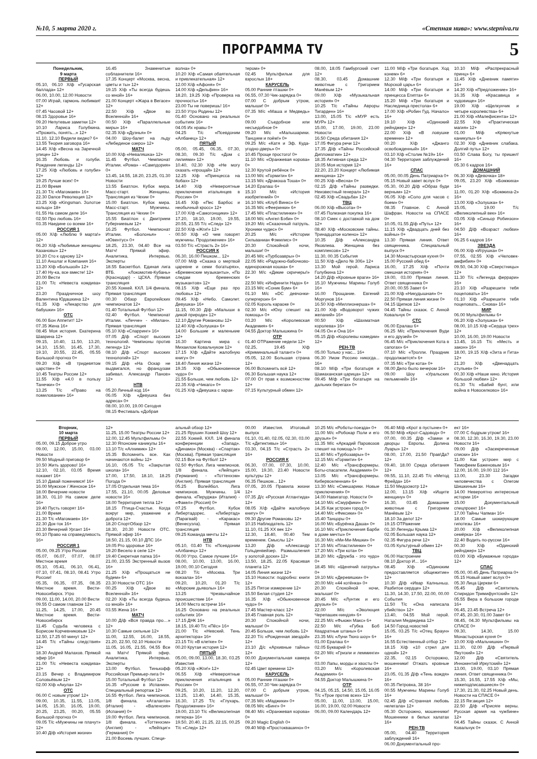№10, 5 марта 2020 г. «Степная нива»: www.stepniva.ru
ПРОГРАММА TV
5
Понедельник,
9 марта
ПЕРВЫЙ
05.10, 06.10 Х/ф «Гусарская баллада» 12+
06.00, 10.00, 12.00 Новости
07.00 Играй, гармонь любимая! 12+
07.45 Часовой 12+
08.15 Здоровье 16+
09.20 Непутевые заметки 12+
10.10 Лариса Голубкина. «Прожить, понять...» 12+
11.10, 12.10 Видели видео? 6+
13.55 Теория заговора 16+
14.45 Х/ф «Весна на Заречной улице» 12+
16.35 Любовь и голуби. Рождение легенды 12+
17.25 Х/ф «Любовь и голуби» 12+
19.25 Лучше всех! 0+
21.00 Время
21.30 Т/с «Магомаев» 16+
22.30 Dance Революция 12+
23.25 Х/ф «Kingsman. Золотое кольцо» 18+
01.55 На самом деле 16+
02.50 Про любовь 16+
03.35 Наедине со всеми 16+
РОССИЯ 1
05.00 Х/ф «Люблю 9 марта!» 12+
06.20 Х/ф «Любимые женщины Казановы» 12+
10.20 Сто к одному 12+
11.10 Аншлаг и Компания 16+
13.20 Х/ф «Большой» 12+
17.40 Ну-ка, все вместе! 12+
20.00 Вести
21.00 Т/с «Невеста комдива» 12+
23.20 Праздничное шоу Валентина Юдашкина 12+
01.35 Х/ф «Лекарство для бабушки» 16+
ОТС
06.00 Бон Аппетит! 12+
07.35 Жена 16+
08.45 Моя история. Екатерина Шаврина 12+
09.15, 10.40, 11.50, 13.20, 14.10, 15.50, 16.45, 17.30, 19.10, 20.55, 22.45, 05.55 Большой прогноз 0+
09.20 Х/ф «В тридевятом царстве» 0+
10.45 Театры России 12+
11.55 Х/ф «4.0 в пользу Танечки» 0+
13.25 Т/с «Право на помилование» 16+
16.45 Знаменитые соблазнители 16+
17.35 Концерт «Москва, весна, цветы и ты» 12+
19.15 Х/ф «Ты всегда будешь со мной» 16+
21.00 Концерт «Жара в Вегасе» 12+
22.50 Х/ф «Двое во Вселенной» 16+
00.50 Х/ф «Параллельные миры» 16+
02.35 Х/ф «Дуэнья» 0+
04.00 Шоу-балет на льду «Лебединое озеро» 12+
МАТЧ
10.00 Х/ф «Неваляшка» 12+
11.45 Футбол. Чемпионат Италии. «Рома» - «Сампдория» 0+
13.45, 14.55, 18.20, 23.25, 01.30 Новости
13.55 Биатлон. Кубок мира. Масс-старт. Женщины. Трансляция из Чехии 0+
15.00 Биатлон. Кубок мира. Масс-старт. Мужчины. Трансляция из Чехии 0+
15.55 Биатлон с Дмитрием Губерниевым 12+
16.25 Футбол. Чемпионат Италии. «Болонья» - «Ювентус» 0+
18.25, 23.30, 04.40 Все на Матч! Прямой эфир. Аналитика. Интервью. Эксперты
18.55 Баскетбол. Единая лига ВТБ. «Локомотив-Кубань» (Краснодар) - ЦСКА. Прямая трансляция
20.55 Хоккей. КХЛ. 1/4 финала. Прямая трансляция
00.30 Обзор Европейских чемпионатов 12+
01.40 Тотальный Футбол 12+
02.40 Футбол. Чемпионат Италии. «Лечче» - «Милан». Прямая трансляция
05.10 Х/ф «Спарринг» 16+
07.05 Д/ф «Спорт высоких технологий. Чемпионы против легенд» 12+
08.10 Д/ф «Спорт высоких технологий» 12+
09.15 Д/ф «На Оскар не выдвигался, но французам забивал. Александр Панов» 12+
НТВ
05.20 Личный код 16+
06.05 Х/ф «Девушка без адреса» 0+
08.00, 10.00, 19.00 Сегодня
08.15 Фестиваль «Добрая
волна» 0+
10.20 Х/ф «Самая обаятельная и привлекательная» 12+
12.00 Х/ф «Афоня» 0+
14.00 Х/ф «Дельфин» 16+
18.20, 19.25 Х/ф «Проверка на прочность» 16+
23.00 Ты не поверишь! 16+
23.50 Утро Родины 12+
01.40 Основано на реальных событиях 16+
04.05 Их нравы 0+
04.25 Т/с «Псевдоним «Албанец» 12+
ПЯТЫЙ
05.00, 05.45, 06.35, 07.30, 08.30, 09.30 Т/с «Дом с лилиями» 12+
10.40, 02.30 Х/ф «Не могу сказать «прощай» 12+
12.25 Х/ф «Принцесса на бобах» 12+
14.40 Х/ф «Невероятные приключения итальянцев в России» 0+
16.45 Х/ф «Пес Барбос и необычный кросс» 12+
17.00 Х/ф «Самогонщики» 12+
17.20, 18.10, 19.00, 19.55, 20.55, 21.55 Т/с «След» 12+
22.50 Х/ф «Жги!» 12+
00.50 Х/ф «О чем говорят мужчины. Продолжение» 16+
03.50 Т/с «Страсть 2» 16+
РОССИЯ К
06.30, 16.00 Пешком... 12+
07.00 М/ф «Сказка о мертвой царевне и семи богатырях», «Бременские музыканты», «По следам бременских музыкантов» 12+
08.15 Х/ф «Еще раз про любовь» 12+
09.45 Х/ф «Небо. Самолет. Девушка» 16+
11.15, 00.30 Д/ф «Малыши в дикой природе» 12+
12.10 Другие Романовы 12+
12.40 Х/ф «Золушка» 6+
14.00 Большие и маленькие 12+
16.30 Картина мира с Михаилом Ковальчуком 12+
17.15 Х/ф «Дайте жалобную книгу» 0+
18.40 Линия жизни 12+
19.35 Х/ф «Обыкновенное чудо» 0+
21.55 Больше, чем любовь 12+
22.35 Х/ф «Чикаго» 0+
01.25 Х/ф «Девушка с харак-
тером» 0+
02.45 Мультфильм для взрослых 18+
КАРУСЕЛЬ
05.00 Ранние пташки 0+
06.55, 07.30 Чик-зарядка 0+
07.00 С добрым утром, малыши! 0+
07.35 М/с «Маша и Медведь» 0+
09.00 Съедобное или несъедобное 0+
09.20 М/с «Малышарики. Танцуем и поём!» 0+
09.25 М/с «Катя и Эф. Куда-угодно-дверь» 0+
10.45 Проще простого! 0+
11.10 М/с «Оранжевая корова» 0+
12.30 Крутой ребёнок 0+
13.00 М/с «Гормити» 6+
13.15 М/с «Дракоша Тоша» 0+
14.20 Ералаш 6+
15.10 М/с «История изобретений» 0+
16.10 М/с «Клуб Винкс» 6+
16.35 М/с «Фееринки» 6+
17.45 М/с «Пластилинки» 0+
18.00 М/с «Ангел Бэби» 0+
19.20 М/с «Сказочный патруль. Хроники чудес» 0+
20.25 М/с «Истории Сильваниан Фэмилис» 0+
20.30 Спокойной ночи, малыши! 0+
20.45 М/с «Турбозавры» 0+
22.05 М/с «Радужно-бабочково-единорожная кошка» 6+
22.30 М/с «Дикие скричеры!» 6+
22.50 М/с «Инфинити Надо» 6+
23.15 М/с «Соник Бум» 6+
01.10 М/с «DC девчонки-супергерои» 6+
02.05 Король караоке 0+
02.30 М/с «Юху спешит на помощь» 0+
03.20 М/с «Королевская Академия» 6+
04.55 Доктор Малышкина 0+
ОТР
01.40 ОТРажение недели 12+
02.25, 19.45 Х/ф «Криминальный талант» 0+
05.05, 12.00 Большая страна 12+
06.00 Вспомнить всё 12+
06.30 Большая наука 12+
07.00 От прав к возможностям 12+
07.15 Культурный обмен 12+
08.00, 18.05 Гамбургский счет 12+
08.30, 03.45 Домашние животные с Григорием Манёвым 12+
09.00 Х/ф «Музыкальная история» 0+
10.25 Т/с «Тайны Авроры Тигарден» 16+
13.00, 15.05 Т/с «МУР есть МУР» 12+
15.00, 17.00, 19.00, 23.00 Новости
16.50 Среда обитания 12+
17.05 Фигура речи 12+
17.35 Д/ф «Тайны Российской Дипломатии» 12+
18.35 Активная среда 12+
19.05 Моя история 12+
22.20, 23.20 Концерт «Любимая женщина» 12+
00.25 Х/ф «Весна» 0+
02.15 Д/ф «Тайны разведки. Неизвестный генерал» 12+
02.45 Х/ф «Свадьба» 12+
ТВЦ
06.00 Х/ф «Высота» 0+
07.45 Полезная покупка 16+
08.10 Смех с доставкой на дом 12+
08.40 Х/ф «Московские тайны. Тринадцатое колено» 12+
10.35 Д/ф «Александра Яковлева. Женщина без комплексов» 12+
11.30, 00.35 События
11.50 Х/ф «Дело № 306» 12+
13.30 Мой герой. Лариса Голубкина 12+
14.20 Д/ф «Кровные враги» 16+
15.10 Мужчины Марины Голуб 16+
16.00 Прощание. Евгений Моргунов 16+
16.50 Х/ф «Миллионерша» 0+
21.00 Х/ф «Водоворот чужих желаний» 16+
00.50 Х/ф «Шахматная королева» 16+
04.05 Он и Она 16+
05.15 Д/ф «Королевы комедии» 12+
РЕН-ТВ
05.00 Только у нас... 16+
06.30 Умом Россию никогда... 16+
08.10 М/ф «Три богатыря и Шамаханская царица» 12+
09.45 М/ф «Три богатыря на дальних берегах» 0+
11.00 М/ф «Три богатыря. Ход конем» 6+
12.30 М/ф «Три богатыря и Морской царь» 6+
14.00 М/ф «Три богатыря и принцесса Египта» 6+
15.20 М/ф «Три богатыря и Наследница престола» 6+
17.00 Х/ф «Робин Гуд. Начало» 16+
19.10 Х/ф «Одинокий рейнджер» 12+
22.00 Х/ф «В ловушке времени» 12+
00.20 Х/ф «Джанго освобожденный» 16+
03.10 Х/ф «Столик №19» 16+
04.30 Территория заблуждений 16+
СПАС
05.00, 00.05 День Патриарха 0+
05.15 Новый завет вслух 0+
05.30, 00.20 Д/ф «Образ буди верным» 12+
06.05 Х/ф «Соло для часов с боем» 0+
08.35 Главное. С Анной Шафран. Новости на СПАСЕ 0+
10.05, 01.55 Д/ф «Путь» 12+
11.15 Х/ф «Двадцать дней без войны» 0+
13.30 Прямая линия. Ответ священника. Специальный выпуск 0+
14.30 Монастырская кухня 0+
15.00 Русский обед 6+
16.00, 17.25 Х/ф «Почти смешная история» 0+
19.00, 03.00 Прямая линия. Ответ священника 0+
20.00, 00.55 Завет 6+
21.00 Х/ф «Никудышная» 0+
22.50 Прямая линия жизни 0+
04.15 Щипков 12+
04.45 Тайны сказок. С Анной Ковальчук 0+
СТС
06.00 Ералаш 6+
06.25 М/с «Приключения Вуди и его друзей» 0+
06.45 М/с «Приключения Кота в сапогах» 6+
07.10 М/с «Тролли. Праздник продолжается!» 6+
07.35 М/с «Три кота» 0+
08.00 Дело было вечером 16+
09.00 Шоу «Уральских пельменей» 16+
10.10 М/ф «Распрекрасный принц» 6+
11.45 Х/ф «Дневник памяти» 16+
14.20 Х/ф «Предложение» 16+
16.35 Х/ф «Красавица и чудовище» 16+
19.00 Х/ф «Щелкунчик и четыре королевства» 6+
21.00 Х/ф «Малефисента» 12+
22.55 Х/ф «Практическая магия» 12+
01.00 М/ф «Крякнутые каникулы» 6+
02.30 Х/ф «Дневник слабака. Долгий путь» 12+
03.50 Слава Богу, ты пришел! 16+
05.30 6 кадров 16+
ДОМАШНИЙ
06.30 Х/ф «Девочка» 18+
09.05, 23.20 Х/ф «Бомжиха» 16+
11.00, 01.20 Х/ф «Бомжиха-2» 16+
13.00 Х/ф «Золушка» 6+
15.05, 19.00 Т/с «Великолепный век» 16+
03.05 Х/ф «Синьор Робинзон» 16+
04.50 Д/ф «Возраст любви» 16+
06.25 6 кадров 16+
ЗВЕЗДА
06.00 Х/ф «Игрушка» 0+
07.55, 02.55 Х/ф «Человек-амфибия» 0+
09.50, 04.30 Х/ф «Сверстницы» 12+
11.30 Т/с «Легенда феррари» 16+
23.10 Х/ф «Разрешите тебя поцеловать» 16+
01.10 Х/ф «Разрешите тебя поцеловать... Снова» 16+
МИР
06.00 Мультфильмы 6+
06.20 Х/ф «Золушка» 6+
08.00, 10.15 Х/ф «Сердца трех» 12+
10.00, 16.00, 19.00 Новости
13.45, 16.15 Т/с «Месть и закон» 16+
18.00, 19.15 Х/ф «Зита и Гита» 12+
21.20 Х/ф «Двенадцать стульев» 0+
00.30 Х/ф «Наше кино. История большой любви» 12+
01.30 Т/с «Бабий бунт, или война в Новоселково» 16+
Вторник,
10 марта
ПЕРВЫЙ
05.00, 09.15 Доброе утро
09.00, 12.00, 15.00, 03.00 Новости
09.50 Модный приговор 6+
10.50 Жить здорово! 16+
12.10, 02.10, 03.05 Время покажет 16+
15.10 Давай поженимся! 16+
16.00 Мужское / Женское 16+
18.00 Вечерние новости
18.30, 01.10 На самом деле 16+
19.40 Пусть говорят 16+
21.00 Время
21.30 Т/с «Магомаев» 16+
22.30 Док-ток 16+
23.30 Вечерний Ургант 16+
00.10 Право на справедливость 16+
РОССИЯ 1
05.00, 09.25 Утро России
05.07, 06.07, 07.07, 08.07 Местное время
05.10, 05.41, 06.10, 06.41, 07.10, 07.41, 08.10, 08.41 Утро России!
05.35, 06.35, 07.35, 08.35 Местное время. Вести-Новосибирск. Утро
09.00, 11.00, 14.00, 20.00 Вести
09.55 О самом главном 12+
11.25, 14.25, 17.00, 20.45 Местное время. Вести-Новосибирск
11.45 Судьба человека с Борисом Корчевниковым 12+
12.50, 17.25 60 минут 12+
14.45 Т/с «Тайны следствия» 12+
18.30 Андрей Малахов. Прямой эфир 16+
21.00 Т/с «Невеста комдива» 12+
23.15 Вечер с Владимиром Соловьёвым 12+
02.00 Х/ф «Акула» 12+
ОТС
06.00 С новым утром! 12+
09.00, 10.35, 11.55, 13.05, 14.05, 15.30, 16.05, 19.00, 20.25, 23.25, 00.20, 05.55 Большой прогноз 0+
09.05 Т/с «Мужчины не плачут» 12+
10.40 Д/ф «История жизни»
12+
11.25, 15.00 Театры России 12+
12.00, 12.45 Мультфильмы 0+
12.30 Японские каникулы 16+
13.10 Т/с «Алхимик» 12+
15.35 Вспомнить все. Как начинаются войны 12+
16.10, 05.05 Т/с «Закрытая школа» 16+
17.00, 17.50, 18.10, 18.25 Погода 0+
17.05 Отдельная тема 16+
17.55, 21.10, 00.05 Деловые новости 16+
18.00 Территория тепла 12+
18.15 Птица-Счастье. Когда вокруг мир, уважение и доброта 12+
18.20 СпортОбзор 12+
18.30, 20.30 Новости ОТС. Прямой эфир 16+
18.50, 21.15, 00.10 ДПС 16+
19.05 Pro здоровье 16+
19.20 Весело в селе 12+
19.40 Секретная папка 16+
21.00, 23.55 Экстренный вызов 16+
21.25 Х/ф «Прощаться не будем» 6+
23.30 Новости ОТС 16+
00.25 Х/ф «Двое во Вселенной» 16+
02.20 Х/ф «Ты всегда будешь со мной» 16+
03.55 Жена 16+
МАТЧ
10.00 Д/ф «Вся правда про…» 12+
10.30 Самые сильные 12+
11.00, 12.55, 16.00, 18.55, 21.20, 22.50, 02.10 Новости
11.05, 16.05, 21.55, 04.55 Все на Матч! Прямой эфир. Аналитика. Интервью. Эксперты
13.00 Футбол. Тинькофф Российская Премьер-лига 0+
15.00 Тотальный Футбол 12+
16.35 «Русские в Испании». Специальный репортаж 12+
16.55 Футбол. Лига чемпионов. 1/8 финала. «Аталанта» (Италия) - «Валенсия» (Испания) 0+
19.00 Футбол. Лига чемпионов. 1/8 финала. «Тоттенхэм» (Англия) - «Лейпциг» (Германия) 0+
21.00 Восемь лучших. Специ-
альный обзор 12+
21.25 Ярушин Хоккей Шоу 12+
22.55 Хоккей. КХЛ. 1/4 финала конференции «Запад». «Динамо» (Москва) - «Спартак» (Москва). Прямая трансляция
02.15 Все на Футбол! 12+
02.50 Футбол. Лига чемпионов. 1/8 финала. «Лейпциг» (Германия) - «Тоттенхэм» (Англия). Прямая трансляция
05.25 Волейбол. Лига чемпионов. Мужчины. 1/4 финала. «Перуджа» (Италия) - «Факел» (Россия) 0+
07.25 Футбол. Кубок Либертадорес. «Либертад» (Парагвай) - «Каракас» (Венесуэла). Прямая трансляция
09.25 Команда мечты 12+
НТВ
05.10, 03.40 Т/с «Псевдоним «Албанец» 12+
06.00 Утро. Самое лучшее 16+
08.00, 10.00, 13.00, 16.00, 19.00, 00.10 Сегодня
08.20 Т/с «Москва. Три вокзала» 16+
09.20, 10.20, 01.20 Т/с «Морские дьяволы» 16+
13.25 Чрезвычайное происшествие 16+
14.00 Место встречи 16+
16.25 Основано на реальных событиях 16+
17.15 ДНК 16+
18.15, 19.40 Т/с «Пёс» 16+
21.00 Т/с «Невский. Тень архитектора» 16+
23.15 Т/с «В клетке» 0+
00.20 Крутая история 12+
ПЯТЫЙ
05.00, 09.00, 13.00, 18.30, 03.25 Известия
05.20 Х/ф «Жги!» 12+
06.55 Х/ф «Невероятные приключения итальянцев в России» 0+
09.25, 10.20, 11.20, 12.20, 13.25, 13.40, 14.40, 15.35, 16.30, 17.25 Т/с «Глухарь. Продолжение» 16+
19.00, 23.10 Т/с «Великолепная пятерка» 16+
19.50, 20.40, 21.25, 22.15, 00.25 Т/с «След» 12+
00.00 Известия. Итоговый выпуск
01.10, 01.40, 02.05, 02.30, 03.00 Т/с «Детективы» 16+
03.30, 04.15 Т/с «Страсть 2» 16+
РОССИЯ К
06.30, 07.00, 07.30, 10.00, 15.00, 19.30, 23.40 Новости культуры 12+
06.35 Пешком... 12+
07.05, 20.05 Правила жизни 12+
07.35 Д/с «Русская Атлантида» 12+
08.05 Х/ф «Дайте жалобную книгу» 0+
09.30 Другие Романовы 12+
10.15 Наблюдатель 12+
11.10, 01.25 ХХ век 12+
12.30, 18.40, 00.40 Тем временем. Смыслы 12+
13.20 Д/ф «Александр Гольденвейзер. Размышления у золотой доски» 12+
13.50, 18.25, 22.05 Красивая планета 12+
14.05 Линия жизни 12+
15.10 Новости: подробно: книги 12+
15.25 Пятое измерение 12+
15.50 Белая студия 12+
16.35 Х/ф «Обыкновенное чудо» 0+
17.45 Мастер-класс 12+
19.45 Главная роль 12+
20.30 Спокойной ночи, малыши! 0+
20.45 Больше, чем любовь 12+
22.20 Т/с «Рожденная звездой» 12+
23.10 Д/с «Архивные тайны» 12+
00.00 Документальная камера 12+
02.45 Цвет времени 12+
КАРУСЕЛЬ
05.00 Ранние пташки 0+
06.55, 07.30 Чик-зарядка 0+
07.00 С добрым утром, малыши! 0+
07.35 М/с «Маджики» 0+
08.05 М/с «Бинг» 0+
08.40 М/с «Оранжевая корова» 0+
09.20 Magic English 0+
09.40 М/ф «Простоквашино» 0+
10.25 М/с «Роботы-поезда» 0+
11.00 М/с «Робокар Поли и его друзья» 0+
11.35 М/с «Аркадий Паровозов спешит на помощь!» 0+
11.40 М/с «Турбозавры» 0+
12.15 М/с «Гормити» 6+
12.40 М/с «Трансформеры. Боты-спасатели. Академия» 0+
13.05 М/с «Трансформеры. Кибервселенная» 6+
13.30 М/с «Смешарики. Новые приключения» 0+
14.00 Навигатор. Новости 0+
14.10 М/с «Смурфики» 0+
14.35 Как устроен город 0+
14.40 М/с «Фиксики» 0+
15.40 Танцоры 0+
16.00 М/с «Бурёнка Даша» 0+
16.10 М/с «Приключения Барби в доме мечты» 0+
16.30 М/с «Ми-Ми-Мишки» 0+
17.15 М/с «Пластилинки» 0+
17.20 М/с «Три кота» 0+
18.20 М/с «Дружба - это чудо» 0+
18.45 М/с «Щенячий патруль» 0+
19.10 М/с «Деревяшки» 0+
20.00 М/с «44 котёнка» 0+
20.30 Спокойной ночи, малыши! 0+
20.45 М/с «Лунтик и его друзья» 0+
22.00 М/с «Эволюция Черепашек-ниндзя» 6+
22.25 М/с «Фьюжн Макс» 6+
22.50 М/с «Губка Боб Квадратные штаны» 6+
23.35 М/с «Луни Тюнз шоу» 6+
01.00 Ералаш 6+
02.05 Букварий 0+
02.20 М/с «Гризли и лемминги» 6+
03.00 Лапы, морды и хвосты 0+
03.20 М/с «Королевская Академия» 6+
04.55 Доктор Малышкина 0+
ОТР
04.15, 05.15, 14.50, 15.05, 16.05 Т/с «Трое против всех» 12+
05.00, 11.00, 13.00, 15.00, 16.00, 19.00, 02.00 Новости
06.00, 09.00 Календарь 12+
06.40 М/ф «Крот в пустыне» 0+
06.50 М/ф «Крот-Садовод» 0+
07.00, 00.35 Д/ф «Замки и дворцы Европы. Долина Луары» 12+
08.00, 17.00, 21.50 Прав!Да? 12+
09.40, 18.00 Среда обитания 12+
09.55, 11.10, 22.45 Т/с «Метод Фрейда» 16+
11.50 Медосмотр 12+
12.00, 13.15 Х/ф «Ищите женщину» 0+
16.30, 03.45 Домашние животные с Григорием Манёвым 12+
18.10 За дело! 12+
19.15 ОТРажение
01.30 Легенды Крыма 12+
02.05 Большая наука 12+
02.35 Фигура речи 12+
03.05 Культурный обмен 12+
ТВЦ
06.00 Настроение
08.10 Доктор И... 16+
08.45 Х/ф «Одиноким предоставляется общежитие» 12+
10.30 Д/ф «Ивар Калныньш. Разбитое сердце» 12+
11.30, 14.30, 17.50, 22.00, 00.00 События
11.50 Т/с «Она написала убийство» 12+
13.40, 04.55 Мой герой. Наталия Медведева 12+
14.50 Город новостей
15.05, 03.25 Т/с «Отец Браун» 16+
16.55 Естественный отбор 12+
18.15 Х/ф «10 стрел для одной» 12+
22.35, 02.15 Осторожно, мошенники! Отжать кровные 16+
23.05, 01.35 Д/ф «Тень вождя» 16+
00.35 Петровка, 38 16+
00.55 Мужчины Марины Голуб 16+
02.45 Д/ф «Странная любовь нелегала» 12+
05.30 Осторожно, мошенники! Мошенники в белых халатах 16+
РЕН-ТВ
05.00, 04.40 Территория заблуждений 16+
06.00 Документальный про-
ект 16+
07.00 С бодрым утром! 16+
08.30, 12.30, 16.30, 19.30, 23.00 Новости 16+
09.00 Д/ф «Засекреченные списки» 16+
11.00 Как устроен мир с Тимофеем Баженовым 16+
12.00, 16.00, 19.00 112 16+
13.00, 23.30 Загадки человечества с Олегом Шишкиным 16+
14.00 Невероятно интересные истории 16+
15.00 Документальный спецпроект 16+
17.00 Тайны Чапман 16+
18.00 Самые шокирующие гипотезы 16+
20.00 Х/ф «Великолепная семёрка» 16+
22.40 Водить по-русски 16+
00.30 Х/ф «Одинокий рейнджер» 12+
03.00 Х/ф «Бумажные города» 12+
СПАС
05.00, 00.45 День Патриарха 0+
05.15 Новый завет вслух 0+
05.30 Лица Церкви 6+
05.45 Д/ф «Святитель Спиридон Тримифунтский» 12+
05.55 Вера в большом городе 16+
06.45, 23.45 Встреча 12+
07.45, 20.30, 01.00 Завет 6+
08.45, 04.30 Мультфильмы на СПАСЕ 0+
09.30, 14.30, 15.00 Монастырская кухня 0+
10.00 Х/ф «Мальчишки» 0+
11.30, 02.00 Д/ф «Первый Якутский» 12+
12.00 Д/ф «Святитель Иннокентий Иркутский» 12+
13.00, 19.00, 03.10 Прямая линия. Ответ священника 0+
15.30, 16.55, 17.55 Х/ф «Мы, нижеподписавшиеся» 0+
17.30, 21.30, 02.25 Новый день. Новости на СПАСЕ 0+
22.15 Re:акция 12+
22.50 Д/ф «Присяге верны. Русская армия на чужбине» 12+
04.45 Тайны сказок. С Анной Ковальчук 0+